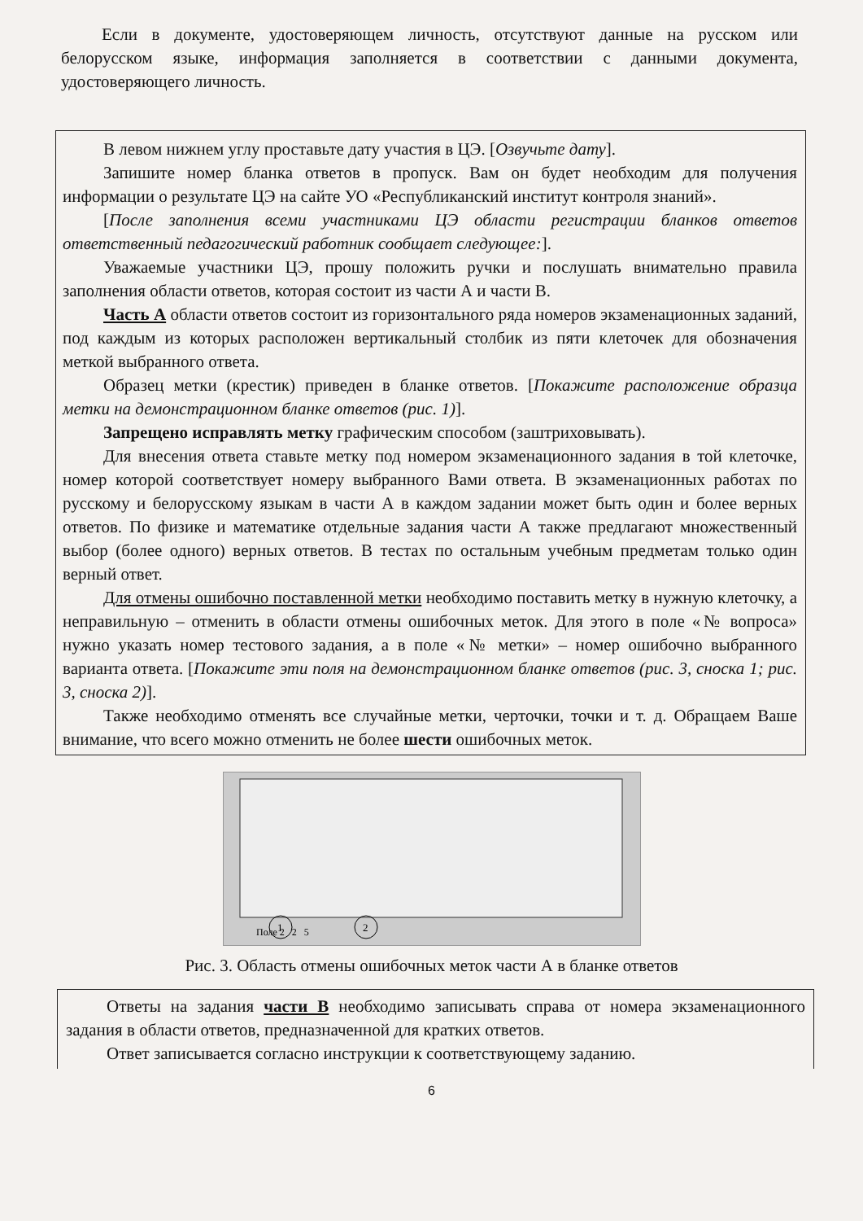Если в документе, удостоверяющем личность, отсутствуют данные на русском или белорусском языке, информация заполняется в соответствии с данными документа, удостоверяющего личность.
В левом нижнем углу проставьте дату участия в ЦЭ. [Озвучьте дату].
Запишите номер бланка ответов в пропуск. Вам он будет необходим для получения информации о результате ЦЭ на сайте УО «Республиканский институт контроля знаний».
[После заполнения всеми участниками ЦЭ области регистрации бланков ответов ответственный педагогический работник сообщает следующее:].
Уважаемые участники ЦЭ, прошу положить ручки и послушать внимательно правила заполнения области ответов, которая состоит из части А и части В.
Часть А области ответов состоит из горизонтального ряда номеров экзаменационных заданий, под каждым из которых расположен вертикальный столбик из пяти клеточек для обозначения меткой выбранного ответа.
Образец метки (крестик) приведен в бланке ответов. [Покажите расположение образца метки на демонстрационном бланке ответов (рис. 1)].
Запрещено исправлять метку графическим способом (заштриховывать).
Для внесения ответа ставьте метку под номером экзаменационного задания в той клеточке, номер которой соответствует номеру выбранного Вами ответа. В экзаменационных работах по русскому и белорусскому языкам в части А в каждом задании может быть один и более верных ответов. По физике и математике отдельные задания части А также предлагают множественный выбор (более одного) верных ответов. В тестах по остальным учебным предметам только один верный ответ.
Для отмены ошибочно поставленной метки необходимо поставить метку в нужную клеточку, а неправильную – отменить в области отмены ошибочных меток. Для этого в поле «№ вопроса» нужно указать номер тестового задания, а в поле «№ метки» – номер ошибочно выбранного варианта ответа. [Покажите эти поля на демонстрационном бланке ответов (рис. 3, сноска 1; рис. 3, сноска 2)].
Также необходимо отменять все случайные метки, черточки, точки и т. д. Обращаем Ваше внимание, что всего можно отменить не более шести ошибочных меток.
Поле 2 2 5
1
2
Рис. 3. Область отмены ошибочных меток части А в бланке ответов
Ответы на задания части В необходимо записывать справа от номера экзаменационного задания в области ответов, предназначенной для кратких ответов.
Ответ записывается согласно инструкции к соответствующему заданию.
6